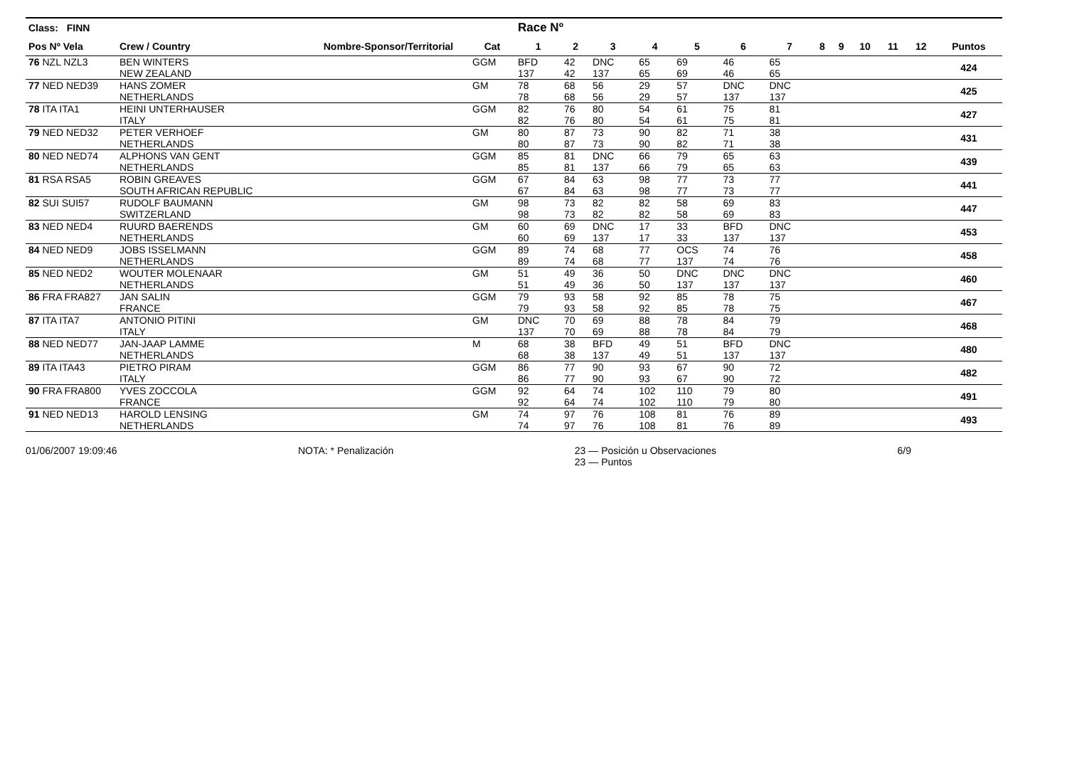| Class: FINN | | | | Race Nº | | | | | | | | | | | | |
| --- | --- | --- | --- | --- | --- | --- | --- | --- | --- | --- | --- | --- | --- | --- | --- | --- |
| Pos Nº Vela | Crew / Country | Nombre-Sponsor/Territorial | Cat | 1 | 2 | 3 | 4 | 5 | 6 | 7 | 8 | 9 | 10 | 11 | 12 | Puntos |
| 76 NZL NZL3 | BEN WINTERS NEW ZEALAND | | GGM | BFD 137 | 42 42 | DNC 137 | 65 65 | 69 69 | 46 46 | 65 65 | | | | | | 424 |
| 77 NED NED39 | HANS ZOMER NETHERLANDS | | GM | 78 78 | 68 68 | 56 56 | 29 29 | 57 57 | DNC 137 | DNC 137 | | | | | | 425 |
| 78 ITA ITA1 | HEINI UNTERHAUSER ITALY | | GGM | 82 82 | 76 76 | 80 80 | 54 54 | 61 61 | 75 75 | 81 81 | | | | | | 427 |
| 79 NED NED32 | PETER VERHOEF NETHERLANDS | | GM | 80 80 | 87 87 | 73 73 | 90 90 | 82 82 | 71 71 | 38 38 | | | | | | 431 |
| 80 NED NED74 | ALPHONS VAN GENT NETHERLANDS | | GGM | 85 85 | 81 81 | DNC 137 | 66 66 | 79 79 | 65 65 | 63 63 | | | | | | 439 |
| 81 RSA RSA5 | ROBIN GREAVES SOUTH AFRICAN REPUBLIC | | GGM | 67 67 | 84 84 | 63 63 | 98 98 | 77 77 | 73 73 | 77 77 | | | | | | 441 |
| 82 SUI SUI57 | RUDOLF BAUMANN SWITZERLAND | | GM | 98 98 | 73 73 | 82 82 | 82 82 | 58 58 | 69 69 | 83 83 | | | | | | 447 |
| 83 NED NED4 | RUURD BAERENDS NETHERLANDS | | GM | 60 60 | 69 69 | DNC 137 | 17 17 | 33 33 | BFD 137 | DNC 137 | | | | | | 453 |
| 84 NED NED9 | JOBS ISSELMANN NETHERLANDS | | GGM | 89 89 | 74 74 | 68 68 | 77 77 | OCS 137 | 74 74 | 76 76 | | | | | | 458 |
| 85 NED NED2 | WOUTER MOLENAAR NETHERLANDS | | GM | 51 51 | 49 49 | 36 36 | 50 50 | DNC 137 | DNC 137 | DNC 137 | | | | | | 460 |
| 86 FRA FRA827 | JAN SALIN FRANCE | | GGM | 79 79 | 93 93 | 58 58 | 92 92 | 85 85 | 78 78 | 75 75 | | | | | | 467 |
| 87 ITA ITA7 | ANTONIO PITINI ITALY | | GM | DNC 137 | 70 70 | 69 69 | 88 88 | 78 78 | 84 84 | 79 79 | | | | | | 468 |
| 88 NED NED77 | JAN-JAAP LAMME NETHERLANDS | | M | 68 68 | 38 38 | BFD 137 | 49 49 | 51 51 | BFD 137 | DNC 137 | | | | | | 480 |
| 89 ITA ITA43 | PIETRO PIRAM ITALY | | GGM | 86 86 | 77 77 | 90 90 | 93 93 | 67 67 | 90 90 | 72 72 | | | | | | 482 |
| 90 FRA FRA800 | YVES ZOCCOLA FRANCE | | GGM | 92 92 | 64 64 | 74 74 | 102 102 | 110 110 | 79 79 | 80 80 | | | | | | 491 |
| 91 NED NED13 | HAROLD LENSING NETHERLANDS | | GM | 74 74 | 97 97 | 76 76 | 108 108 | 81 81 | 76 76 | 89 89 | | | | | | 493 |
01/06/2007 19:09:46 NOTA: * Penalización 23 — Posición u Observaciones
23 — Puntos 6/9